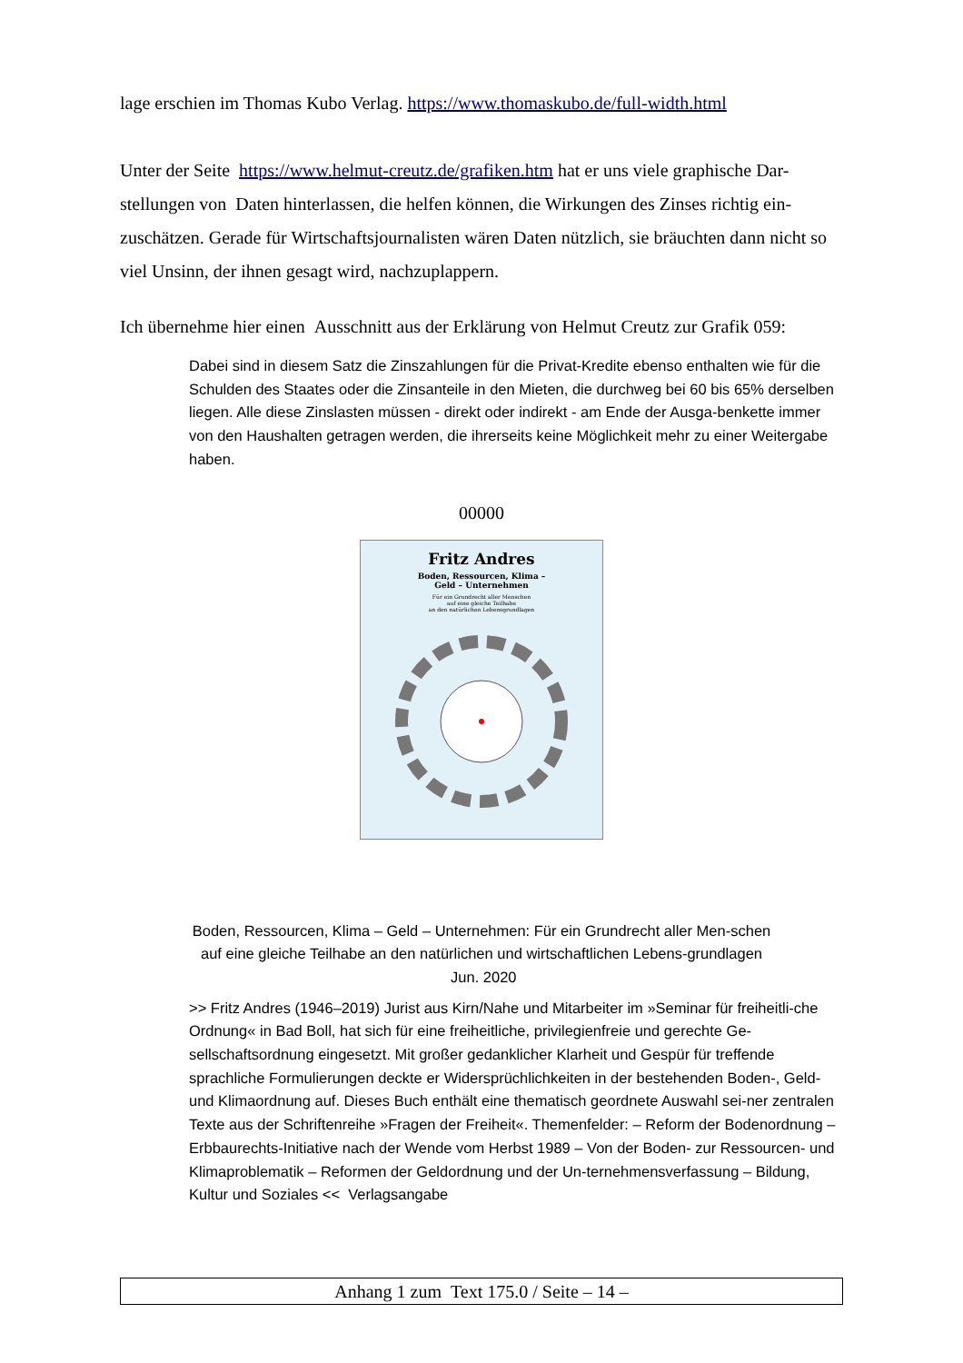lage erschien im Thomas Kubo Verlag. https://www.thomaskubo.de/full-width.html
Unter der Seite https://www.helmut-creutz.de/grafiken.htm hat er uns viele graphische Dar-stellungen von Daten hinterlassen, die helfen können, die Wirkungen des Zinses richtig ein-zuschätzen. Gerade für Wirtschaftsjournalisten wären Daten nützlich, sie bräuchten dann nicht so viel Unsinn, der ihnen gesagt wird, nachzuplappern.
Ich übernehme hier einen Ausschnitt aus der Erklärung von Helmut Creutz zur Grafik 059:
Dabei sind in diesem Satz die Zinszahlungen für die Privat-Kredite ebenso enthalten wie für die Schulden des Staates oder die Zinsanteile in den Mieten, die durchweg bei 60 bis 65% derselben liegen. Alle diese Zinslasten müssen - direkt oder indirekt - am Ende der Ausga-benkette immer von den Haushalten getragen werden, die ihrerseits keine Möglichkeit mehr zu einer Weitergabe haben.
00000
Fritz Andres
Boden, Ressourcen, Klima –
Geld – Unternehmen
Für ein Grundrecht aller Menschen
auf eine gleiche Teilhabe
an den natürlichen Lebensgrundlagen
Boden, Ressourcen, Klima – Geld – Unternehmen: Für ein Grundrecht aller Men-schen auf eine gleiche Teilhabe an den natürlichen und wirtschaftlichen Lebens-grundlagen Jun. 2020
>> Fritz Andres (1946–2019) Jurist aus Kirn/Nahe und Mitarbeiter im »Seminar für freiheitli-che Ordnung« in Bad Boll, hat sich für eine freiheitliche, privilegienfreie und gerechte Ge-sellschaftsordnung eingesetzt. Mit großer gedanklicher Klarheit und Gespür für treffende sprachliche Formulierungen deckte er Widersprüchlichkeiten in der bestehenden Boden-, Geld- und Klimaordnung auf. Dieses Buch enthält eine thematisch geordnete Auswahl sei-ner zentralen Texte aus der Schriftenreihe »Fragen der Freiheit«. Themenfelder: – Reform der Bodenordnung – Erbbaurechts-Initiative nach der Wende vom Herbst 1989 – Von der Boden- zur Ressourcen- und Klimaproblematik – Reformen der Geldordnung und der Un-ternehmensverfassung – Bildung, Kultur und Soziales << Verlagsangabe
Anhang 1 zum Text 175.0 / Seite – 14 –